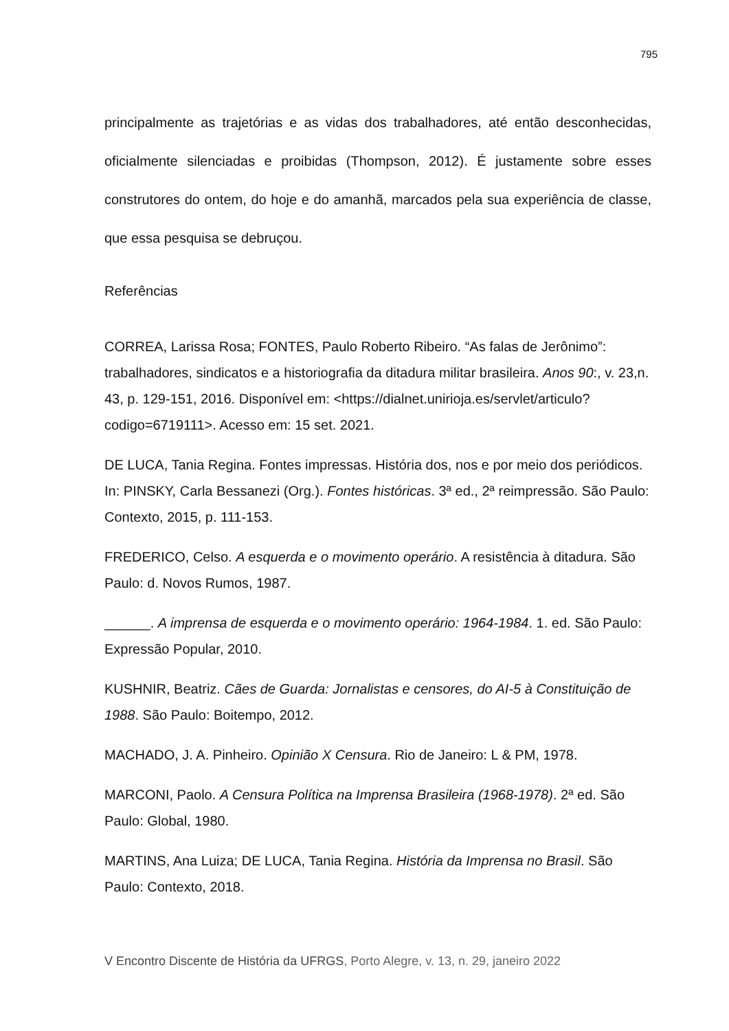795
principalmente as trajetórias e as vidas dos trabalhadores, até então desconhecidas, oficialmente silenciadas e proibidas (Thompson, 2012). É justamente sobre esses construtores do ontem, do hoje e do amanhã, marcados pela sua experiência de classe, que essa pesquisa se debruçou.
Referências
CORREA, Larissa Rosa; FONTES, Paulo Roberto Ribeiro. “As falas de Jerônimo”: trabalhadores, sindicatos e a historiografia da ditadura militar brasileira. Anos 90:, v. 23,n. 43, p. 129-151, 2016. Disponível em: <https://dialnet.unirioja.es/servlet/articulo?codigo=6719111>. Acesso em: 15 set. 2021.
DE LUCA, Tania Regina. Fontes impressas. História dos, nos e por meio dos periódicos. In: PINSKY, Carla Bessanezi (Org.). Fontes históricas. 3ª ed., 2ª reimpressão. São Paulo: Contexto, 2015, p. 111-153.
FREDERICO, Celso. A esquerda e o movimento operário. A resistência à ditadura. São Paulo: d. Novos Rumos, 1987.
______. A imprensa de esquerda e o movimento operário: 1964-1984. 1. ed. São Paulo: Expressão Popular, 2010.
KUSHNIR, Beatriz. Cães de Guarda: Jornalistas e censores, do AI-5 à Constituição de 1988. São Paulo: Boitempo, 2012.
MACHADO, J. A. Pinheiro. Opinião X Censura. Rio de Janeiro: L & PM, 1978.
MARCONI, Paolo. A Censura Política na Imprensa Brasileira (1968-1978). 2ª ed. São Paulo: Global, 1980.
MARTINS, Ana Luiza; DE LUCA, Tania Regina. História da Imprensa no Brasil. São Paulo: Contexto, 2018.
V Encontro Discente de História da UFRGS, Porto Alegre, v. 13, n. 29, janeiro 2022